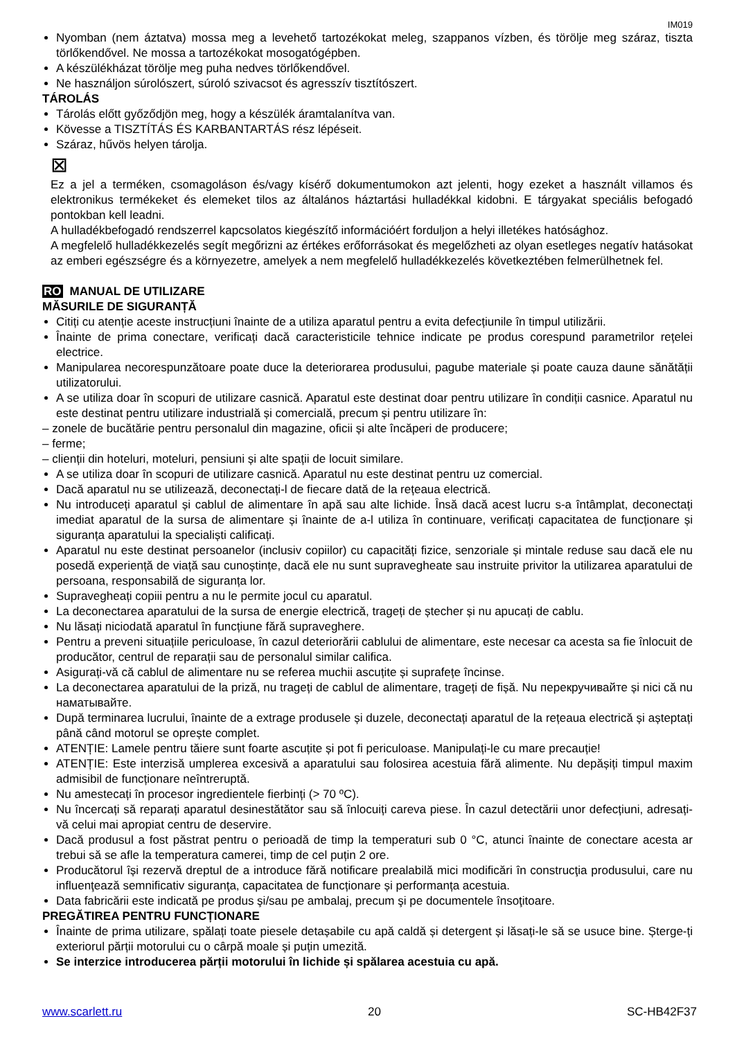IM019
Nyomban (nem áztatva) mossa meg a levehető tartozékokat meleg, szappanos vízben, és törölje meg száraz, tiszta törlőkendővel. Ne mossa a tartozékokat mosogatógépben.
A készülékházat törölje meg puha nedves törlőkendővel.
Ne használjon súrolószert, súroló szivacsot és agresszív tisztítószert.
TÁROLÁS
Tárolás előtt győződjön meg, hogy a készülék áramtalanítva van.
Kövesse a TISZTÍTÁS ÉS KARBANTARTÁS rész lépéseit.
Száraz, hűvös helyen tárolja.
⊠
Ez a jel a terméken, csomagoláson és/vagy kísérő dokumentumokon azt jelenti, hogy ezeket a használt villamos és elektronikus termékeket és elemeket tilos az általános háztartási hulladékkal kidobni. E tárgyakat speciális befogadó pontokban kell leadni.
A hulladékbefogadó rendszerrel kapcsolatos kiegészítő információért forduljon a helyi illetékes hatósághoz.
A megfelelő hulladékkezelés segít megőrizni az értékes erőforrásokat és megelőzheti az olyan esetleges negatív hatásokat az emberi egészségre és a környezetre, amelyek a nem megfelelő hulladékkezelés következtében felmerülhetnek fel.
RO MANUAL DE UTILIZARE
MĂSURILE DE SIGURANȚĂ
Citiți cu atenție aceste instrucțiuni înainte de a utiliza aparatul pentru a evita defecțiunile în timpul utilizării.
Înainte de prima conectare, verificați dacă caracteristicile tehnice indicate pe produs corespund parametrilor rețelei electrice.
Manipularea necorespunzătoare poate duce la deteriorarea produsului, pagube materiale și poate cauza daune sănătății utilizatorului.
A se utiliza doar în scopuri de utilizare casnică. Aparatul este destinat doar pentru utilizare în condiții casnice. Aparatul nu este destinat pentru utilizare industrială și comercială, precum și pentru utilizare în:
– zonele de bucătărie pentru personalul din magazine, oficii și alte încăperi de producere;
– ferme;
– clienții din hoteluri, moteluri, pensiuni și alte spații de locuit similare.
A se utiliza doar în scopuri de utilizare casnică. Aparatul nu este destinat pentru uz comercial.
Dacă aparatul nu se utilizează, deconectați-l de fiecare dată de la rețeaua electrică.
Nu introduceți aparatul și cablul de alimentare în apă sau alte lichide. Însă dacă acest lucru s-a întâmplat, deconectați imediat aparatul de la sursa de alimentare și înainte de a-l utiliza în continuare, verificați capacitatea de funcționare și siguranța aparatului la specialiști calificați.
Aparatul nu este destinat persoanelor (inclusiv copiilor) cu capacități fizice, senzoriale și mintale reduse sau dacă ele nu posedă experiență de viață sau cunoștințe, dacă ele nu sunt supravegheate sau instruite privitor la utilizarea aparatului de persoana, responsabilă de siguranța lor.
Supravegheați copiii pentru a nu le permite jocul cu aparatul.
La deconectarea aparatului de la sursa de energie electrică, trageți de ștecher și nu apucați de cablu.
Nu lăsați niciodată aparatul în funcțiune fără supraveghere.
Pentru a preveni situațiile periculoase, în cazul deteriorării cablului de alimentare, este necesar ca acesta sa fie înlocuit de producător, centrul de reparații sau de personalul similar califica.
Asigurați-vă că cablul de alimentare nu se referea muchii ascuțite și suprafețe încinse.
La deconectarea aparatului de la priză, nu trageți de cablul de alimentare, trageți de fișă. Nu перекручивайте și nici că nu наматывайте.
După terminarea lucrului, înainte de a extrage produsele și duzele, deconectați aparatul de la rețeaua electrică și așteptați până când motorul se oprește complet.
ATENȚIE: Lamele pentru tăiere sunt foarte ascuțite și pot fi periculoase. Manipulați-le cu mare precauție!
ATENȚIE: Este interzisă umplerea excesivă a aparatului sau folosirea acestuia fără alimente. Nu depășiți timpul maxim admisibil de funcționare neîntreruptă.
Nu amestecați în procesor ingredientele fierbinți (> 70 ºC).
Nu încercați să reparați aparatul desinestătător sau să înlocuiți careva piese. În cazul detectării unor defecțiuni, adresați-vă celui mai apropiat centru de deservire.
Dacă produsul a fost păstrat pentru o perioadă de timp la temperaturi sub 0 °C, atunci înainte de conectare acesta ar trebui să se afle la temperatura camerei, timp de cel puțin 2 ore.
Producătorul își rezervă dreptul de a introduce fără notificare prealabilă mici modificări în construcţia produsului, care nu influenţează semnificativ siguranţa, capacitatea de funcționare și performanța acestuia.
Data fabricării este indicată pe produs şi/sau pe ambalaj, precum şi pe documentele însoţitoare.
PREGĂTIREA PENTRU FUNCȚIONARE
Înainte de prima utilizare, spălați toate piesele detașabile cu apă caldă și detergent și lăsați-le să se usuce bine. Șterge-ți exteriorul părții motorului cu o cârpă moale și puțin umezită.
Se interzice introducerea părții motorului în lichide și spălarea acestuia cu apă.
www.scarlett.ru 20 SC-HB42F37